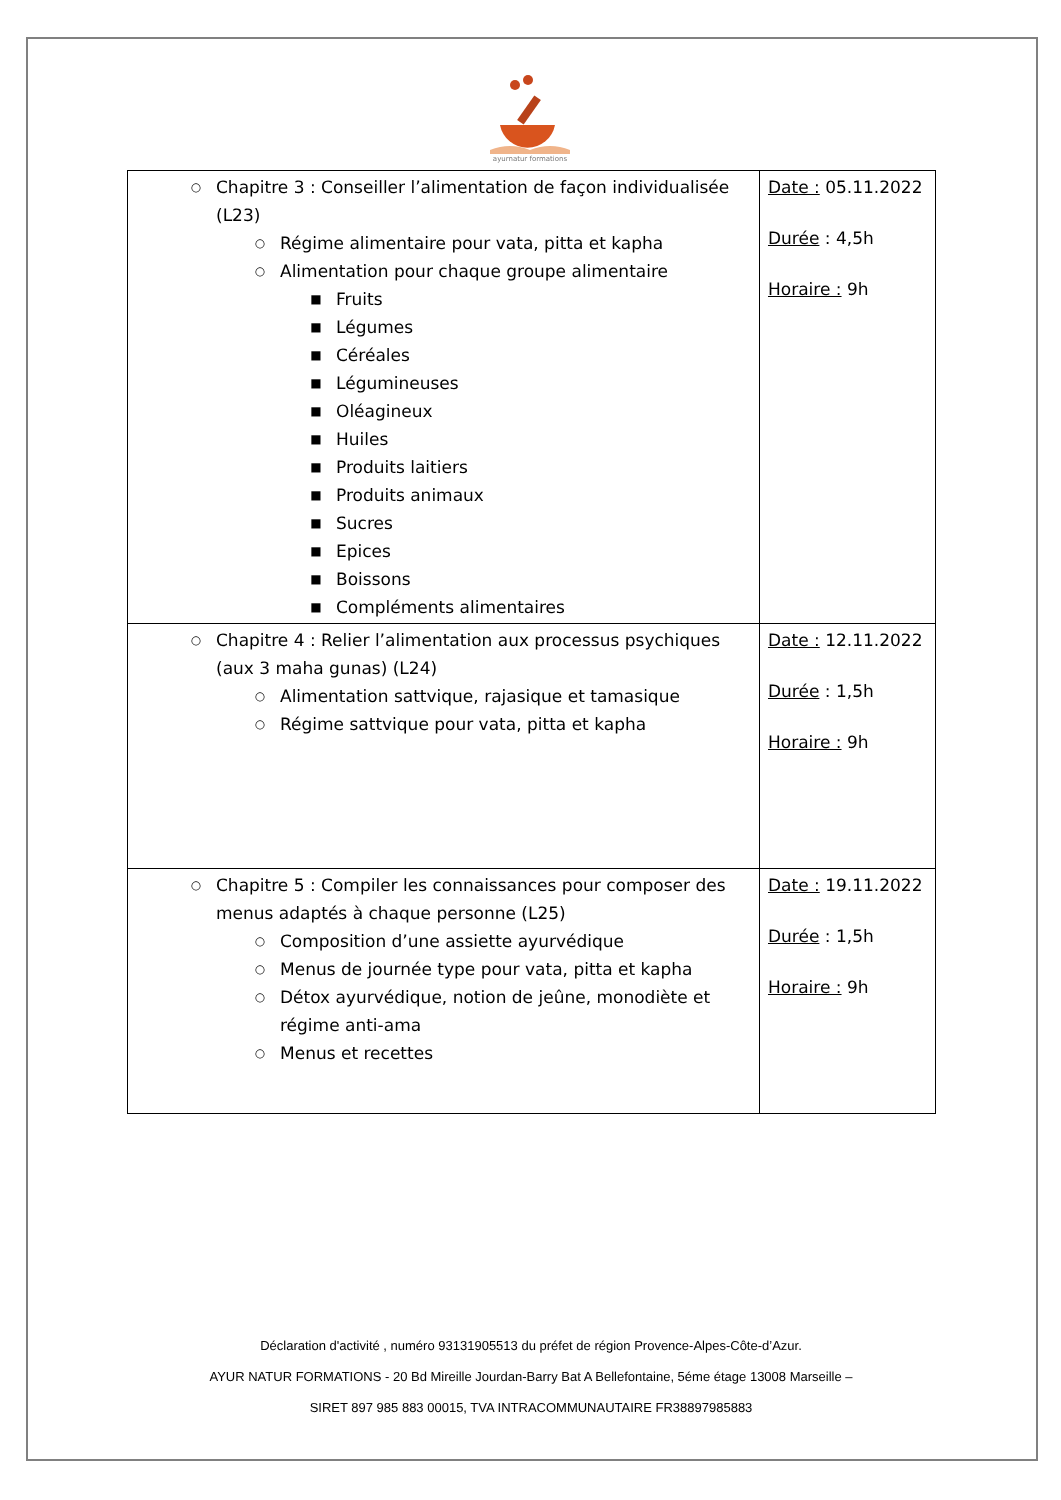ayurnatur formations
| ○ Chapitre 3 : Conseiller l’alimentation de façon individualisée (L23) ○ Régime alimentaire pour vata, pitta et kapha ○ Alimentation pour chaque groupe alimentaire ■ Fruits ■ Légumes ■ Céréales ■ Légumineuses ■ Oléagineux ■ Huiles ■ Produits laitiers ■ Produits animaux ■ Sucres ■ Epices ■ Boissons ■ Compléments alimentaires | Date : 05.11.2022 Durée : 4,5h Horaire : 9h |
| ○ Chapitre 4 : Relier l’alimentation aux processus psychiques (aux 3 maha gunas) (L24) ○ Alimentation sattvique, rajasique et tamasique ○ Régime sattvique pour vata, pitta et kapha | Date : 12.11.2022 Durée : 1,5h Horaire : 9h |
| ○ Chapitre 5 : Compiler les connaissances pour composer des menus adaptés à chaque personne (L25) ○ Composition d’une assiette ayurvédique ○ Menus de journée type pour vata, pitta et kapha ○ Détox ayurvédique, notion de jeûne, monodiète et régime anti-ama ○ Menus et recettes | Date : 19.11.2022 Durée : 1,5h Horaire : 9h |
Déclaration d'activité , numéro 93131905513 du préfet de région Provence-Alpes-Côte-d’Azur.
AYUR NATUR FORMATIONS - 20 Bd Mireille Jourdan-Barry Bat A Bellefontaine, 5éme étage 13008 Marseille –
SIRET 897 985 883 00015, TVA INTRACOMMUNAUTAIRE FR38897985883